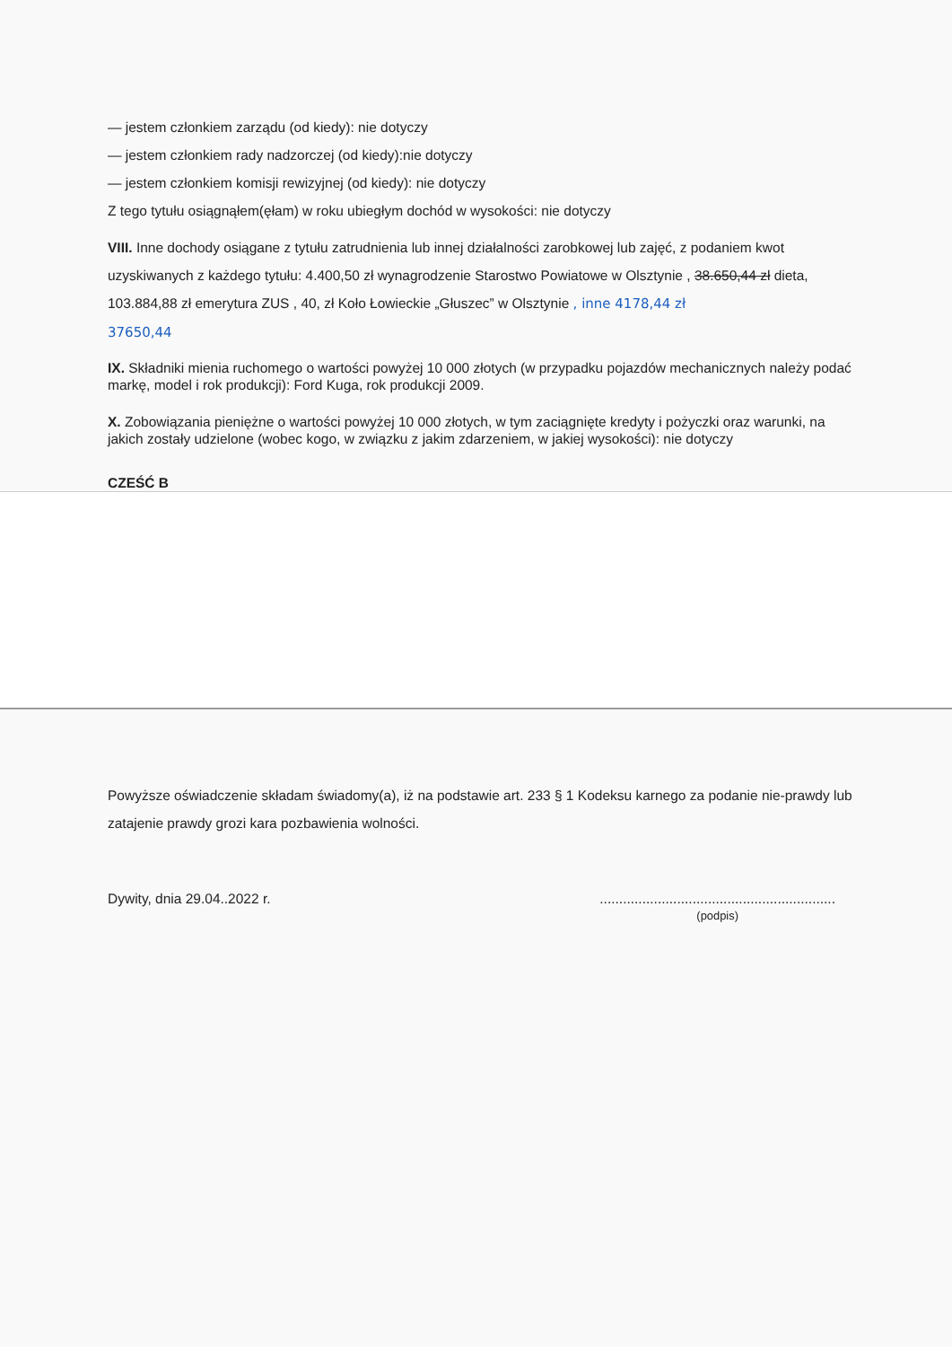— jestem członkiem zarządu (od kiedy): nie dotyczy
— jestem członkiem rady nadzorczej (od kiedy):nie dotyczy
— jestem członkiem komisji rewizyjnej (od kiedy): nie dotyczy
Z tego tytułu osiągnąłem(ęłam) w roku ubiegłym dochód w wysokości: nie dotyczy
VIII. Inne dochody osiągane z tytułu zatrudnienia lub innej działalności zarobkowej lub zajęć, z podaniem kwot uzyskiwanych z każdego tytułu: 4.400,50 zł wynagrodzenie Starostwo Powiatowe w Olsztynie , 38.650,44 zł dieta, 103.884,88 zł emerytura ZUS , 40, zł Koło Łowieckie „Głuszec” w Olsztynie , inne 4178,44 zł
37650,44
IX. Składniki mienia ruchomego o wartości powyżej 10 000 złotych (w przypadku pojazdów mechanicznych należy podać markę, model i rok produkcji): Ford Kuga, rok produkcji 2009.
X. Zobowiązania pieniężne o wartości powyżej 10 000 złotych, w tym zaciągnięte kredyty i pożyczki oraz warunki, na jakich zostały udzielone (wobec kogo, w związku z jakim zdarzeniem, w jakiej wysokości): nie dotyczy
CZEŚĆ B
Powyższe oświadczenie składam świadomy(a), iż na podstawie art. 233 § 1 Kodeksu karnego za podanie nie-prawdy lub zatajenie prawdy grozi kara pozbawienia wolności.
Dywity, dnia 29.04..2022 r..............................................................
(podpis)